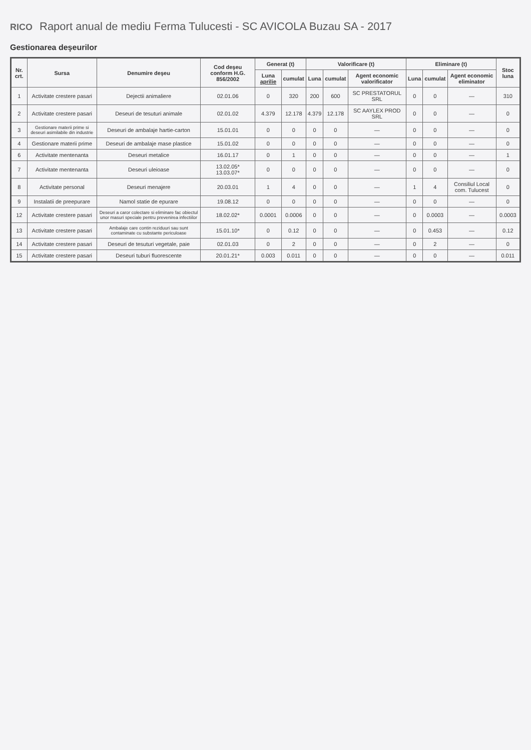RICO Raport anual de mediu Ferma Tulucesti - SC AVICOLA Buzau SA - 2017
Gestionarea deşeurilor
| Nr. crt. | Sursa | Denumire deşeu | Cod deşeu conform H.G. 856/2002 | Generat (t) | | Valorificare (t) | | | Eliminare (t) | | | Stoc luna |
| --- | --- | --- | --- | --- | --- | --- | --- | --- | --- | --- | --- | --- |
| | | | | Luna aprilie | cumulat | Luna | cumulat | Agent economic valorificator | Luna | cumulat | Agent economic eliminator | |
| 1 | Activitate crestere pasari | Dejectii animaliere | 02.01.06 | 0 | 320 | 200 | 600 | SC PRESTATORUL SRL | 0 | 0 | — | 310 |
| 2 | Activitate crestere pasari | Deseuri de tesuturi animale | 02.01.02 | 4.379 | 12.178 | 4.379 | 12.178 | SC AAYLEX PROD SRL | 0 | 0 | — | 0 |
| 3 | Gestionare materii prime si deseuri asimilabile din industrie | Deseuri de ambalaje hartie-carton | 15.01.01 | 0 | 0 | 0 | 0 | — | 0 | 0 | — | 0 |
| 4 | Gestionare materii prime | Deseuri de ambalaje mase plastice | 15.01.02 | 0 | 0 | 0 | 0 | — | 0 | 0 | — | 0 |
| 6 | Activitate mentenanta | Deseuri metalice | 16.01.17 | 0 | 1 | 0 | 0 | — | 0 | 0 | — | 1 |
| 7 | Activitate mentenanta | Deseuri uleioase | 13.02.05* 13.03.07* | 0 | 0 | 0 | 0 | — | 0 | 0 | — | 0 |
| 8 | Activitate personal | Deseuri menajere | 20.03.01 | 1 | 4 | 0 | 0 | — | 1 | 4 | Consiliul Local com. Tulucest | 0 |
| 9 | Instalatii de preepurare | Namol statie de epurare | 19.08.12 | 0 | 0 | 0 | 0 | — | 0 | 0 | — | 0 |
| 12 | Activitate crestere pasari | Deseuri a caror colectare si eliminare fac obiectul unor masuri speciale pentru prevenirea infectiilor | 18.02.02* | 0.0001 | 0.0006 | 0 | 0 | — | 0 | 0.0003 | — | 0.0003 |
| 13 | Activitate crestere pasari | Ambalaje care contin reziduuri sau sunt contaminate cu substante periculoase | 15.01.10* | 0 | 0.12 | 0 | 0 | — | 0 | 0.453 | — | 0.12 |
| 14 | Activitate crestere pasari | Deseuri de tesuturi vegetale, paie | 02.01.03 | 0 | 2 | 0 | 0 | — | 0 | 2 | — | 0 |
| 15 | Activitate crestere pasari | Deseuri tuburi fluorescente | 20.01.21* | 0.003 | 0.011 | 0 | 0 | — | 0 | 0 | — | 0.011 |